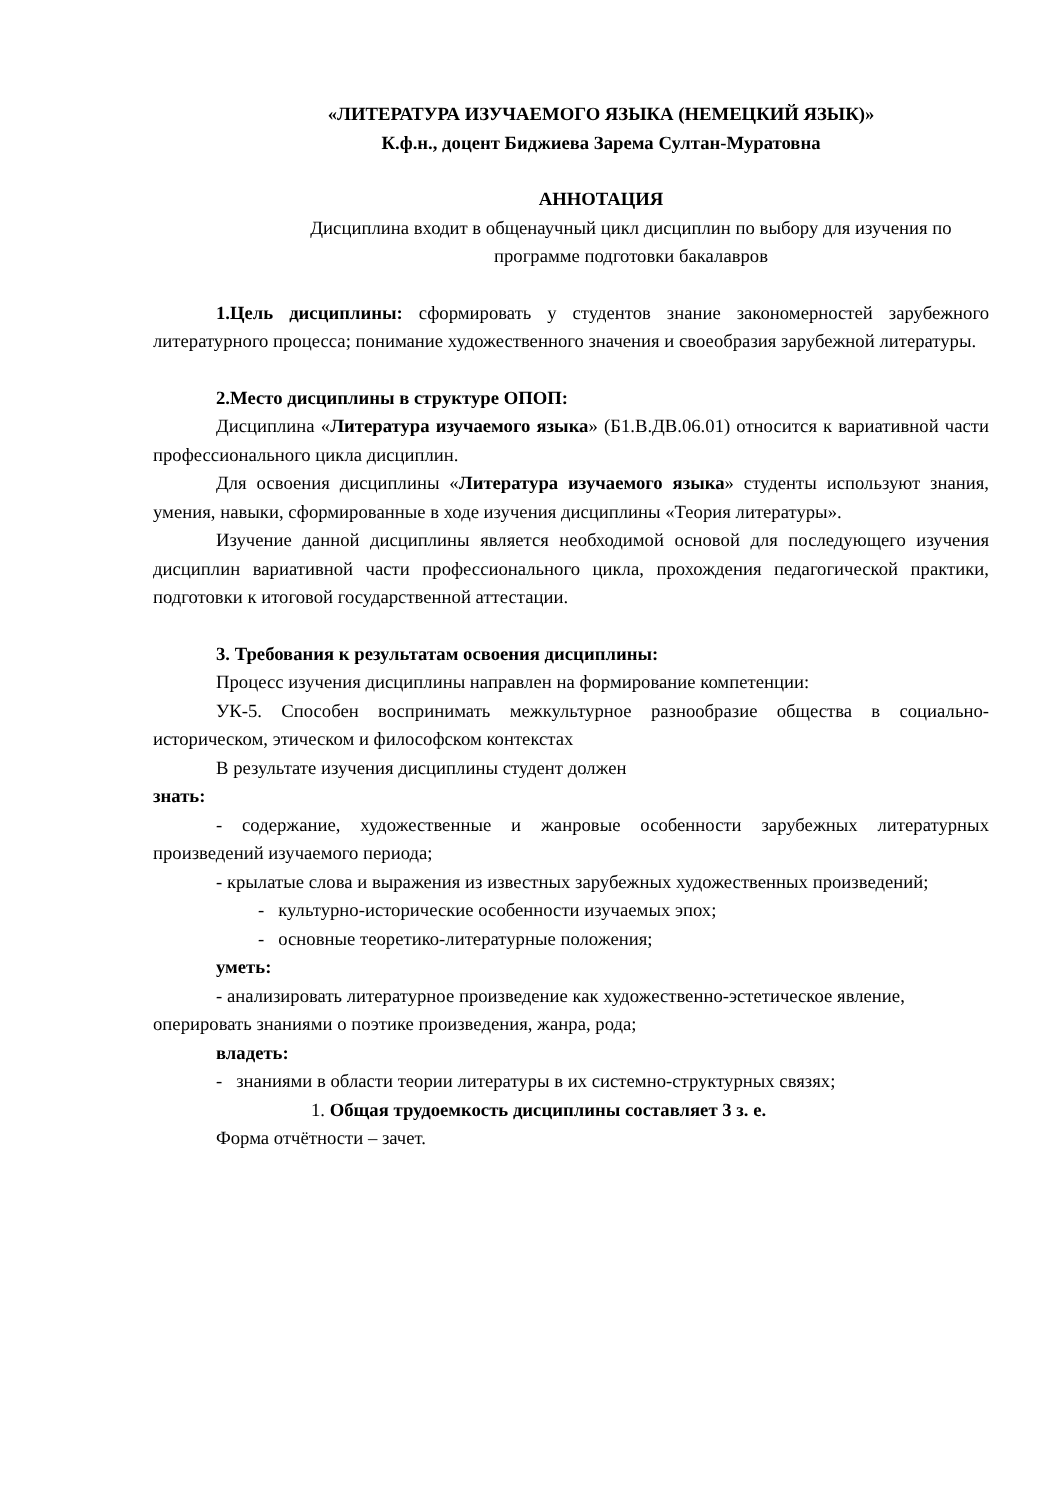«ЛИТЕРАТУРА ИЗУЧАЕМОГО ЯЗЫКА (НЕМЕЦКИЙ ЯЗЫК)»
К.ф.н., доцент Биджиева Зарема Султан-Муратовна
АННОТАЦИЯ
Дисциплина входит в общенаучный цикл дисциплин по выбору для изучения по программе подготовки бакалавров
1.Цель дисциплины: сформировать у студентов знание закономерностей зарубежного литературного процесса; понимание художественного значения и своеобразия зарубежной литературы.
2.Место дисциплины в структуре ОПОП:
Дисциплина «Литература изучаемого языка» (Б1.В.ДВ.06.01) относится к вариативной части профессионального цикла дисциплин.
Для освоения дисциплины «Литература изучаемого языка» студенты используют знания, умения, навыки, сформированные в ходе изучения дисциплины «Теория литературы».
Изучение данной дисциплины является необходимой основой для последующего изучения дисциплин вариативной части профессионального цикла, прохождения педагогической практики, подготовки к итоговой государственной аттестации.
3. Требования к результатам освоения дисциплины:
Процесс изучения дисциплины направлен на формирование компетенции:
УК-5. Способен воспринимать межкультурное разнообразие общества в социально-историческом, этическом и философском контекстах
В результате изучения дисциплины студент должен
знать:
- содержание, художественные и жанровые особенности зарубежных литературных произведений изучаемого периода;
- крылатые слова и выражения из известных зарубежных художественных произведений;
- культурно-исторические особенности изучаемых эпох;
- основные теоретико-литературные положения;
уметь:
- анализировать литературное произведение как художественно-эстетическое явление,
оперировать знаниями о поэтике произведения, жанра, рода;
владеть:
- знаниями в области теории литературы в их системно-структурных связях;
1. Общая трудоемкость дисциплины составляет 3 з. е.
Форма отчётности – зачет.